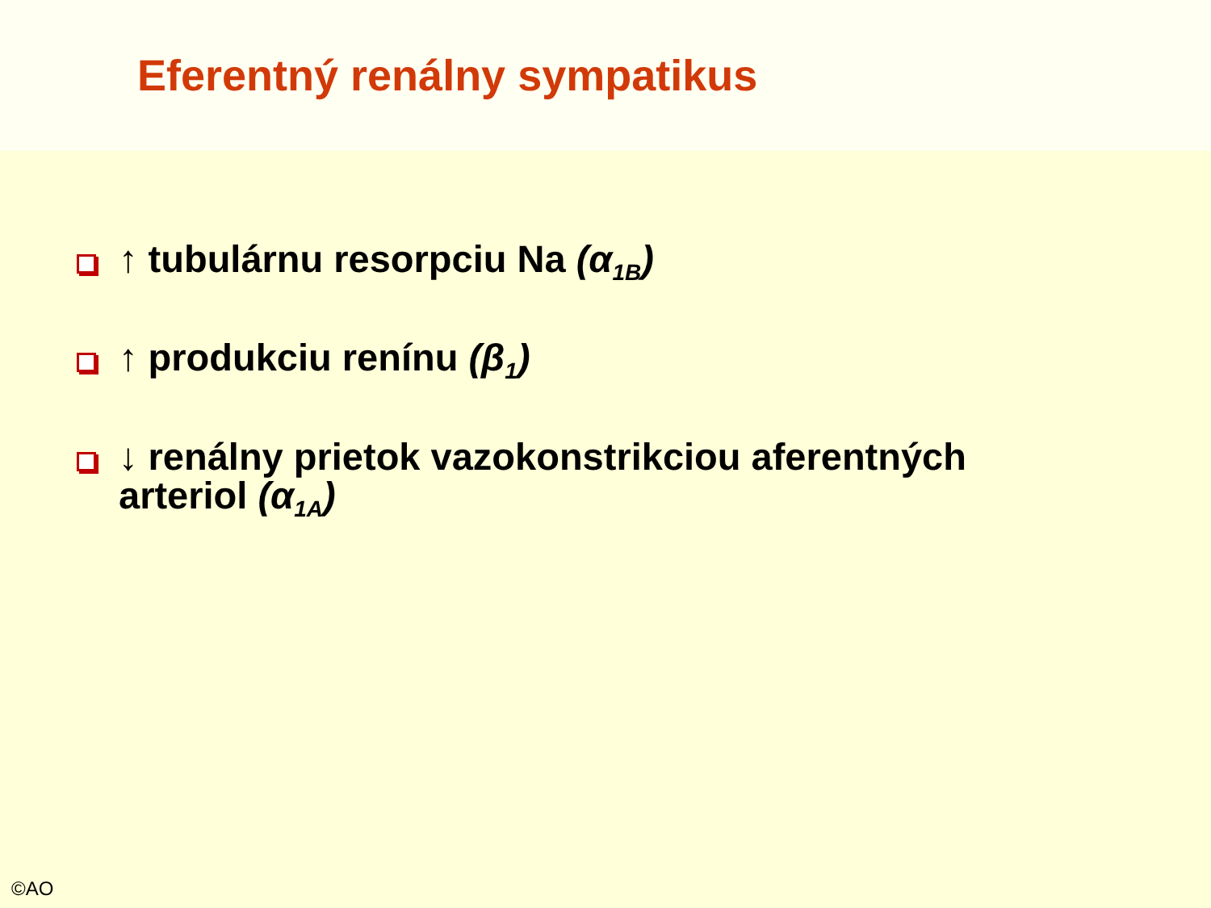Eferentný renálny sympatikus
↑ tubulárnu resorpciu Na (α<sub>1B</sub>)
↑ produkciu renínu (β<sub>1</sub>)
↓ renálny prietok vazokonstrikciou aferentných arteriol (α<sub>1A</sub>)
©AO